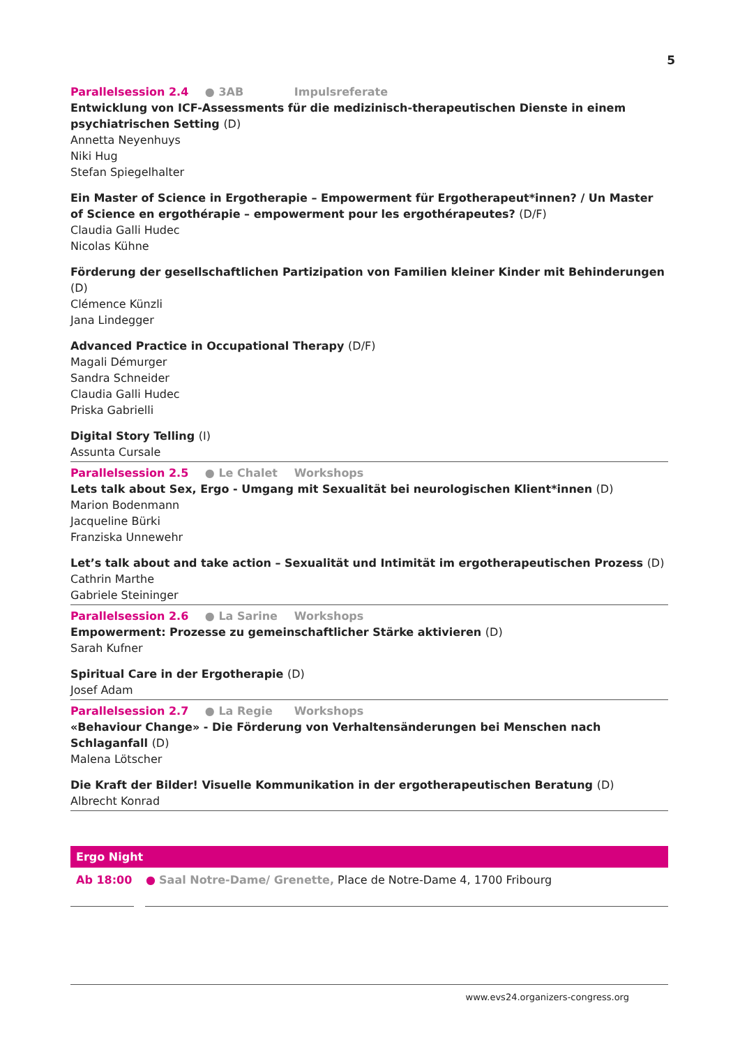5
Parallelsession 2.4 ● 3AB Impulsreferate
Entwicklung von ICF-Assessments für die medizinisch-therapeutischen Dienste in einem psychiatrischen Setting (D)
Annetta Neyenhuys
Niki Hug
Stefan Spiegelhalter
Ein Master of Science in Ergotherapie – Empowerment für Ergotherapeut*innen? / Un Master of Science en ergothérapie – empowerment pour les ergothérapeutes? (D/F)
Claudia Galli Hudec
Nicolas Kühne
Förderung der gesellschaftlichen Partizipation von Familien kleiner Kinder mit Behinderungen (D)
Clémence Künzli
Jana Lindegger
Advanced Practice in Occupational Therapy (D/F)
Magali Démurger
Sandra Schneider
Claudia Galli Hudec
Priska Gabrielli
Digital Story Telling (I)
Assunta Cursale
Parallelsession 2.5 ● Le Chalet Workshops
Lets talk about Sex, Ergo - Umgang mit Sexualität bei neurologischen Klient*innen (D)
Marion Bodenmann
Jacqueline Bürki
Franziska Unnewehr
Let’s talk about and take action – Sexualität und Intimität im ergotherapeutischen Prozess (D)
Cathrin Marthe
Gabriele Steininger
Parallelsession 2.6 ● La Sarine Workshops
Empowerment: Prozesse zu gemeinschaftlicher Stärke aktivieren (D)
Sarah Kufner
Spiritual Care in der Ergotherapie (D)
Josef Adam
Parallelsession 2.7 ● La Regie Workshops
«Behaviour Change» - Die Förderung von Verhaltensänderungen bei Menschen nach Schlaganfall (D)
Malena Lötscher
Die Kraft der Bilder! Visuelle Kommunikation in der ergotherapeutischen Beratung (D)
Albrecht Konrad
Ergo Night
Ab 18:00 ● Saal Notre-Dame/ Grenette, Place de Notre-Dame 4, 1700 Fribourg
www.evs24.organizers-congress.org